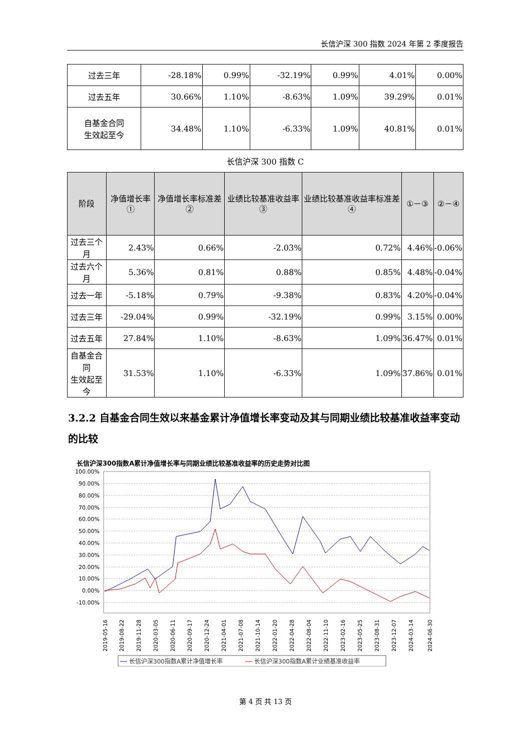长信沪深 300 指数 2024 年第 2 季度报告
| 过去三年 | -28.18% | 0.99% | -32.19% | 0.99% | 4.01% | 0.00% |
| 过去五年 | 30.66% | 1.10% | -8.63% | 1.09% | 39.29% | 0.01% |
| 自基金合同 生效起至今 | 34.48% | 1.10% | -6.33% | 1.09% | 40.81% | 0.01% |
长信沪深 300 指数 C
| 阶段 | 净值增长率① | 净值增长率标准差② | 业绩比较基准收益率③ | 业绩比较基准收益率标准差④ | ①－③ | ②－④ |
| --- | --- | --- | --- | --- | --- | --- |
| 过去三个月 | 2.43% | 0.66% | -2.03% | 0.72% | 4.46% | -0.06% |
| 过去六个月 | 5.36% | 0.81% | 0.88% | 0.85% | 4.48% | -0.04% |
| 过去一年 | -5.18% | 0.79% | -9.38% | 0.83% | 4.20% | -0.04% |
| 过去三年 | -29.04% | 0.99% | -32.19% | 0.99% | 3.15% | 0.00% |
| 过去五年 | 27.84% | 1.10% | -8.63% | 1.09% | 36.47% | 0.01% |
| 自基金合同 生效起至今 | 31.53% | 1.10% | -6.33% | 1.09% | 37.86% | 0.01% |
3.2.2 自基金合同生效以来基金累计净值增长率变动及其与同期业绩比较基准收益率变动的比较
长信沪深300指数A累计净值增长率与同期业绩比较基准收益率的历史走势对比图
100.00%
90.00%
80.00%
70.00%
60.00%
50.00%
40.00%
30.00%
20.00%
10.00%
0.00%
-10.00%
2019-05-16
2019-08-22
2019-11-28
2020-03-05
2020-06-11
2020-09-17
2020-12-24
2021-04-01
2021-07-08
2021-10-14
2022-01-20
2022-04-28
2022-08-04
2022-11-10
2023-02-16
2023-05-25
2023-08-31
2023-12-07
2024-03-14
2024-06-30
长信沪深300指数A累计净值增长率
长信沪深300指数A累计业绩基准收益率
第 4 页 共 13 页